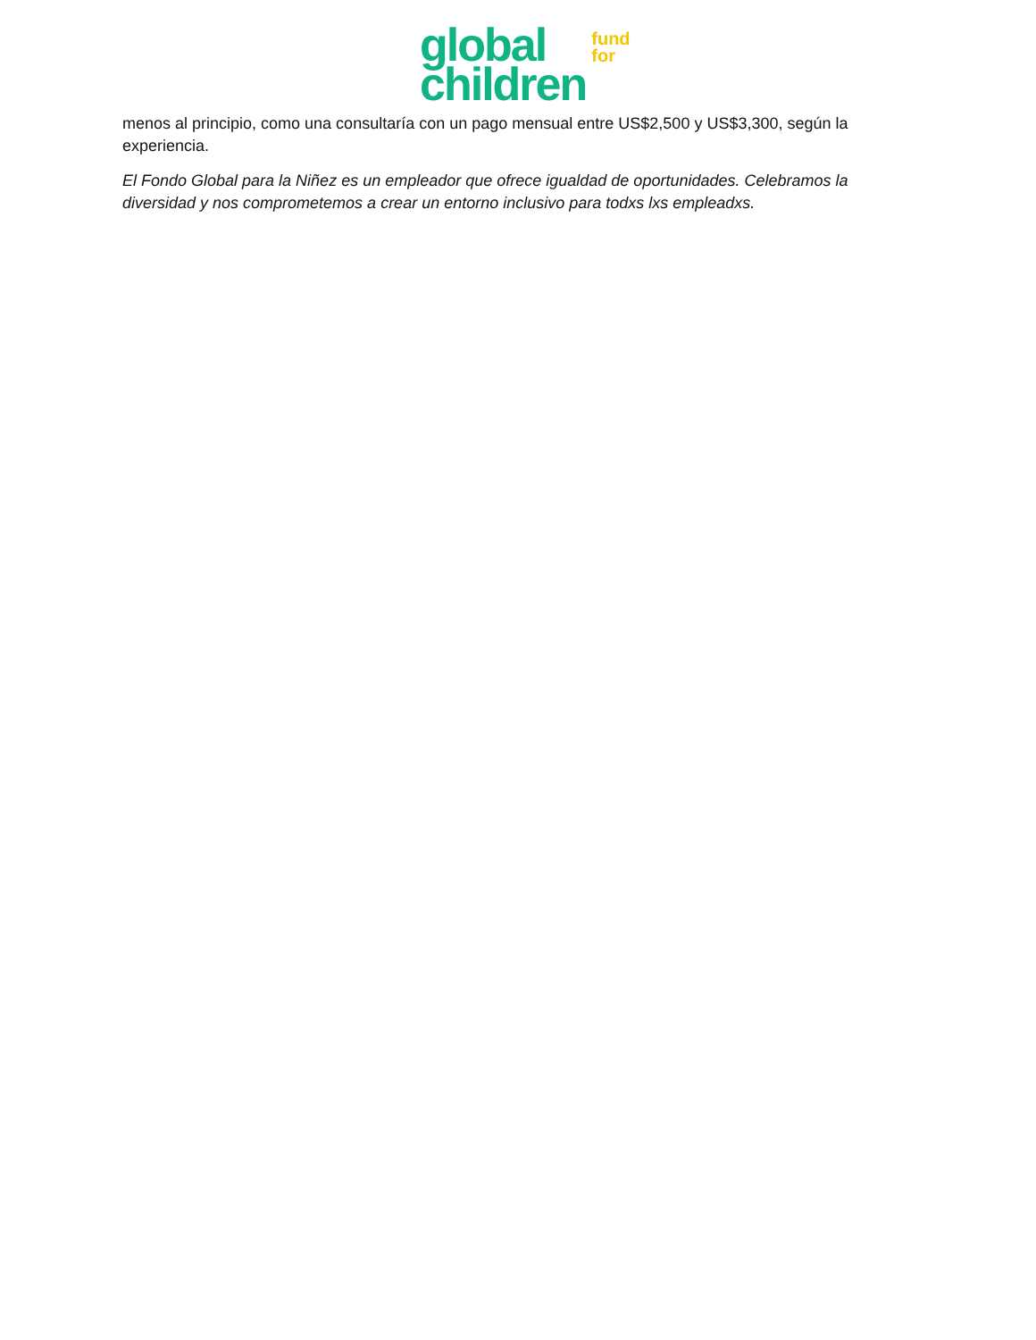global
children
fund
for
menos al principio, como una consultaría con un pago mensual entre US$2,500 y US$3,300, según la experiencia.
El Fondo Global para la Niñez es un empleador que ofrece igualdad de oportunidades. Celebramos la diversidad y nos comprometemos a crear un entorno inclusivo para todxs lxs empleadxs.